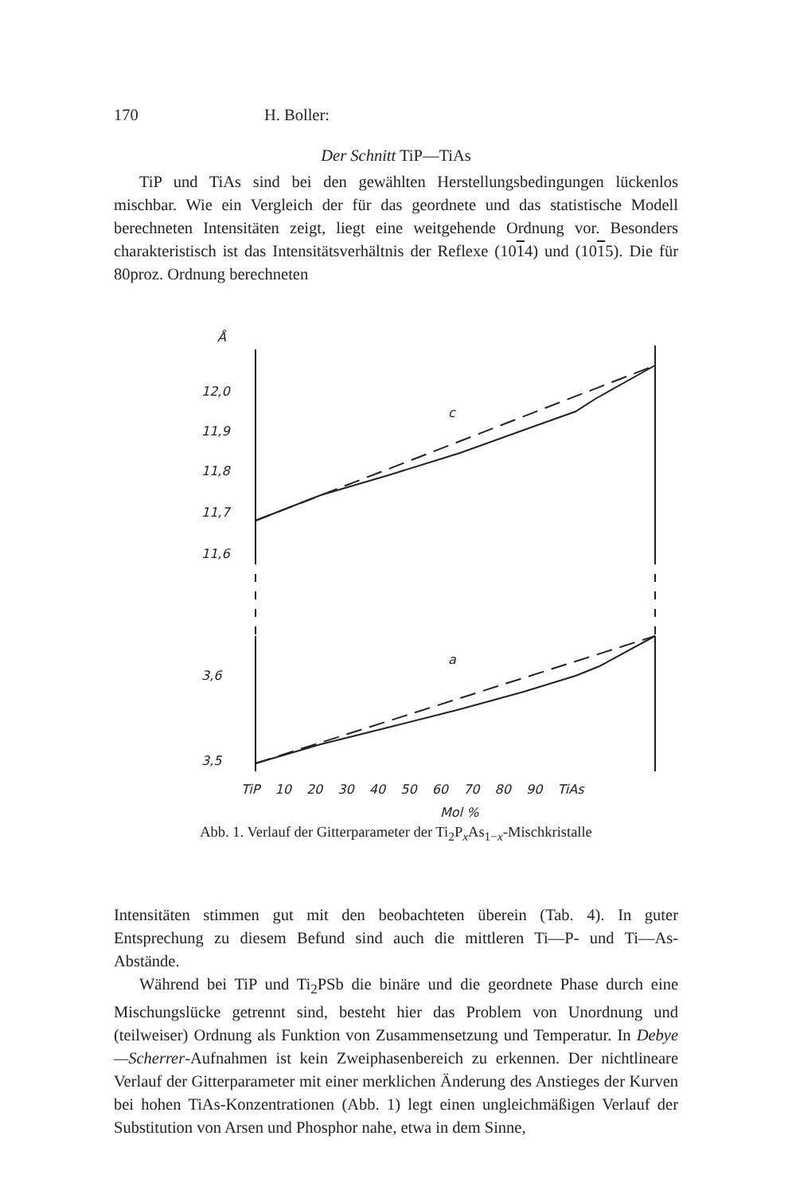170 H. Boller:
Der Schnitt TiP—TiAs
TiP und TiAs sind bei den gewählten Herstellungsbedingungen lückenlos mischbar. Wie ein Vergleich der für das geordnete und das statistische Modell berechneten Intensitäten zeigt, liegt eine weitgehende Ordnung vor. Besonders charakteristisch ist das Intensitätsverhältnis der Reflexe (1014) und (1015). Die für 80proz. Ordnung berechneten
Å
12,0
11,9
11,8
11,7
11,6
3,6
3,5
c
a
TiP 10 20 30 40 50 60 70 80 90 TiAs
Mol %
Abb. 1. Verlauf der Gitterparameter der Ti<sub>2</sub>P<sub>x</sub>As<sub>1−x</sub>-Mischkristalle
Intensitäten stimmen gut mit den beobachteten überein (Tab. 4). In guter Entsprechung zu diesem Befund sind auch die mittleren Ti—P- und Ti—As-Abstände.
Während bei TiP und Ti<sub>2</sub>PSb die binäre und die geordnete Phase durch eine Mischungslücke getrennt sind, besteht hier das Problem von Unordnung und (teilweiser) Ordnung als Funktion von Zusammensetzung und Temperatur. In Debye—Scherrer-Aufnahmen ist kein Zweiphasenbereich zu erkennen. Der nichtlineare Verlauf der Gitterparameter mit einer merklichen Änderung des Anstieges der Kurven bei hohen TiAs-Konzentrationen (Abb. 1) legt einen ungleichmäßigen Verlauf der Substitution von Arsen und Phosphor nahe, etwa in dem Sinne,